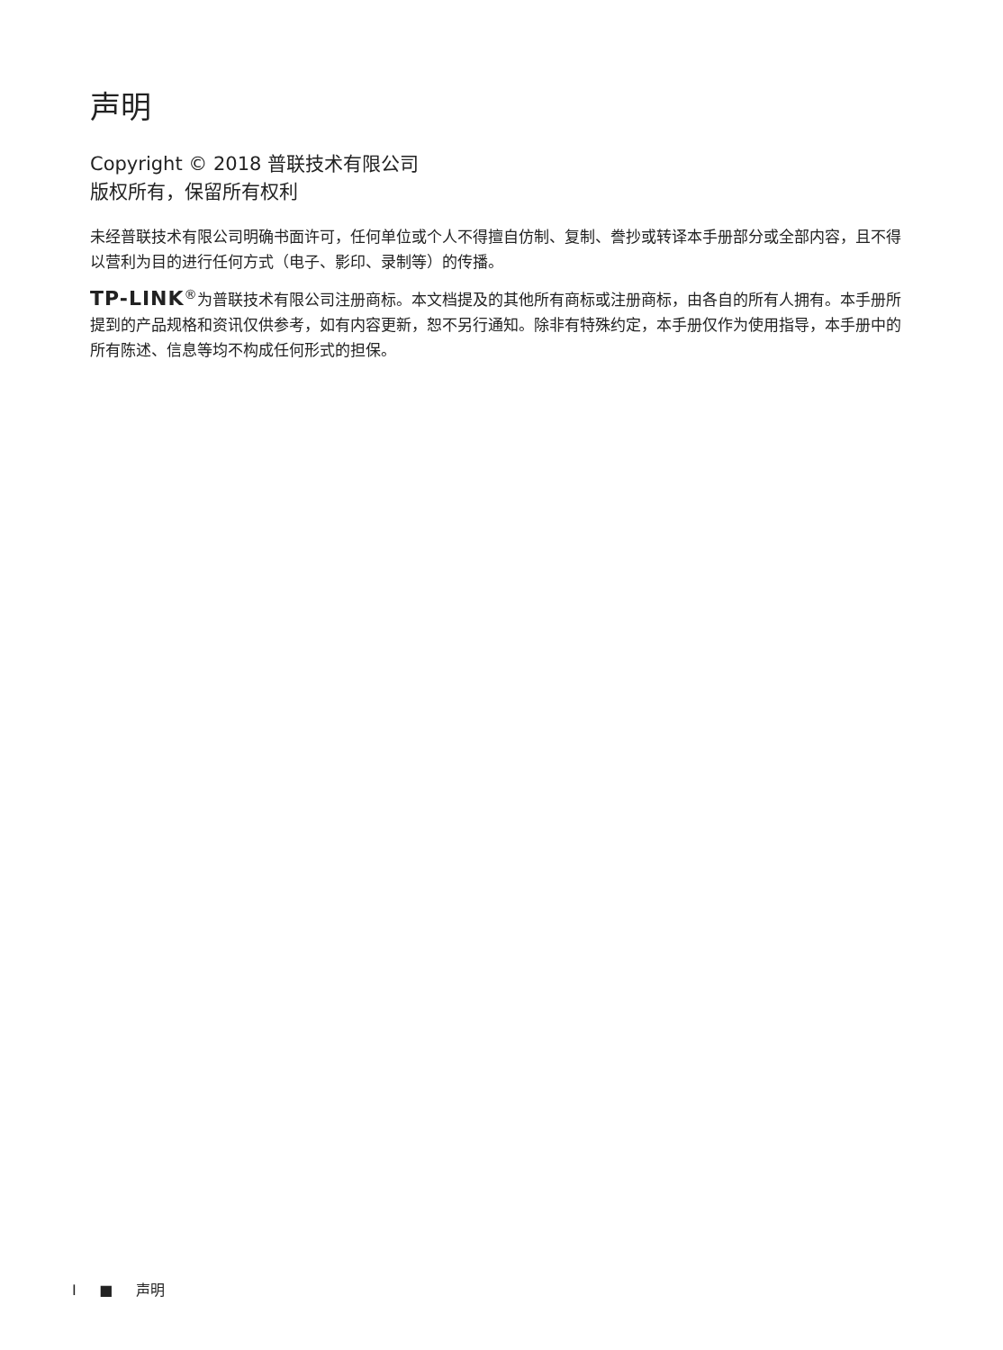声明
Copyright © 2018 普联技术有限公司
版权所有，保留所有权利
未经普联技术有限公司明确书面许可，任何单位或个人不得擅自仿制、复制、誊抄或转译本手册部分或全部内容，且不得以营利为目的进行任何方式（电子、影印、录制等）的传播。
TP-LINK<sup>®</sup>为普联技术有限公司注册商标。本文档提及的其他所有商标或注册商标，由各自的所有人拥有。本手册所提到的产品规格和资讯仅供参考，如有内容更新，恕不另行通知。除非有特殊约定，本手册仅作为使用指导，本手册中的所有陈述、信息等均不构成任何形式的担保。
I ■ 声明